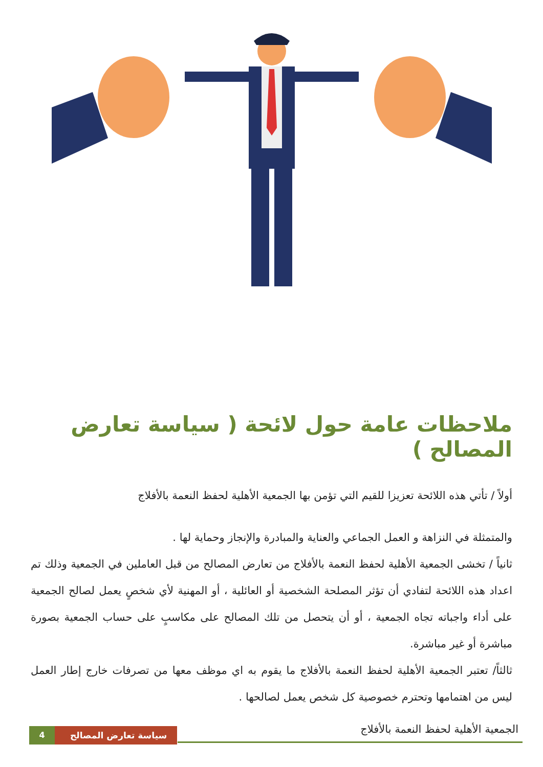ملاحظات عامة حول لائحة ( سياسة تعارض المصالح )
أولاً / تأتي هذه اللائحة تعزيزا للقيم التي تؤمن بها الجمعية الأهلية لحفظ النعمة بالأفلاج
والمتمثلة في النزاهة و العمل الجماعي والعناية والمبادرة والإنجاز وحماية لها .
ثانياً / تخشى الجمعية الأهلية لحفظ النعمة بالأفلاج من تعارض المصالح من قبل العاملين في الجمعية وذلك تم اعداد هذه اللائحة لتفادي أن تؤثر المصلحة الشخصية أو العائلية ، أو المهنية لأي شخصٍ يعمل لصالح الجمعية على أداء واجباته تجاه الجمعية ، أو أن يتحصل من تلك المصالح على مكاسبٍ على حساب الجمعية بصورة مباشرة أو غير مباشرة.
ثالثاً/ تعتبر الجمعية الأهلية لحفظ النعمة بالأفلاج ما يقوم به اي موظف معها من تصرفات خارج إطار العمل ليس من اهتمامها وتحترم خصوصية كل شخص يعمل لصالحها .
الجمعية الأهلية لحفظ النعمة بالأفلاج
4 سياسة تعارض المصالح